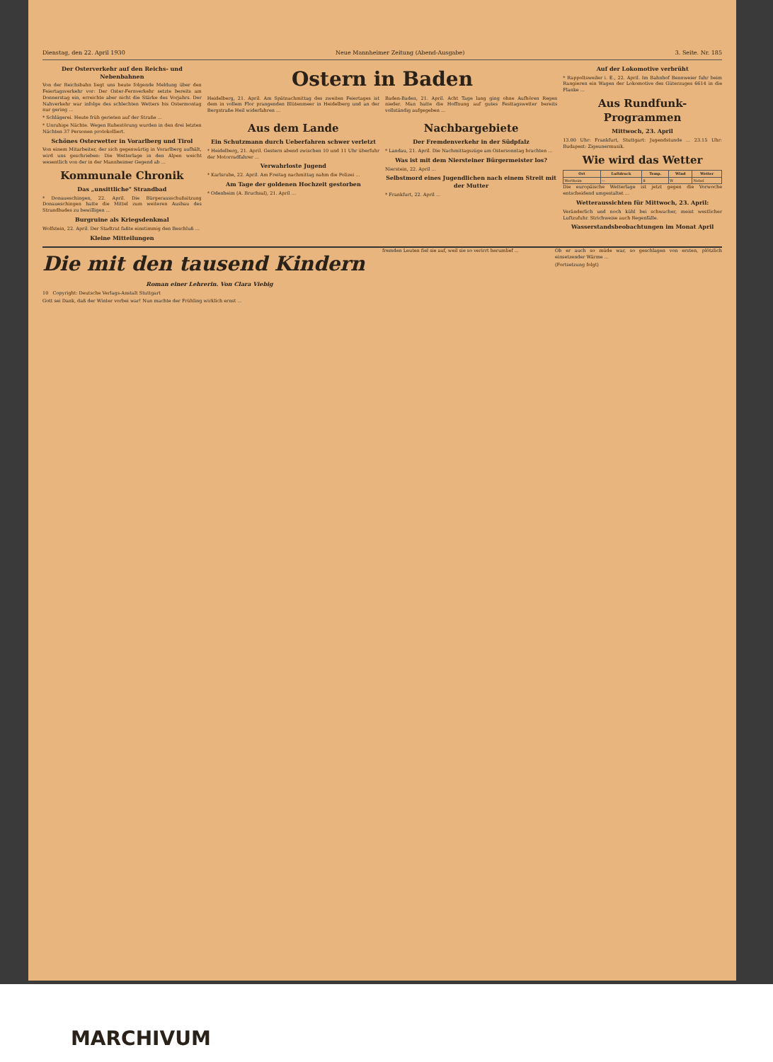Dienstag, den 22. April 1930 Neue Mannheimer Zeitung (Abend-Ausgabe) 3. Seite. Nr. 185
Der Osterverkehr auf den Reichs- und Nebenbahnen
Von der Reichsbahn liegt uns heute folgende Meldung über den Feiertagsverkehr vor: Der Oster-Fernverkehr setzte bereits am Donnerstag ein, erreichte aber nicht die Stärke des Vorjahrs. Der Nahverkehr war infolge des schlechten Wetters bis Ostermontag nur gering ...
* Schlägerei. Heute früh gerieten auf der Straße ...
* Unruhige Nächte. Wegen Ruhestörung wurden in den drei letzten Nächten 37 Personen protokolliert.
Schönes Osterwetter in Vorarlberg und Tirol
Von einem Mitarbeiter, der sich gegenwärtig in Vorarlberg aufhält, wird uns geschrieben: Die Wetterlage in den Alpen weicht wesentlich von der in der Mannheimer Gegend ab ...
Kommunale Chronik
Das „unsittliche" Strandbad
* Donaueschingen, 22. April. Die Bürgerausschußsitzung Donaueschingen hatte die Mittel zum weiteren Ausbau des Strandbades zu bewilligen ...
Burgruine als Kriegsdenkmal
Wolfstein, 22. April. Der Stadtrat faßte einstimmig den Beschluß ...
Kleine Mitteilungen
Ostern in Baden
Heidelberg, 21. April. Am Spätnachmittag des zweiten Feiertages ist dem in vollem Flor prangenden Blütenmeer in Heidelberg und an der Bergstraße Heil widerfahren ...
Baden-Baden, 21. April. Acht Tage lang ging ohne Aufhören Regen nieder. Man hatte die Hoffnung auf gutes Festtagswetter bereits vollständig aufgegeben ...
Aus dem Lande
Ein Schutzmann durch Ueberfahren schwer verletzt
* Heidelberg, 21. April. Gestern abend zwischen 10 und 11 Uhr überfuhr der Motorradfahrer ...
Verwahrloste Jugend
* Karlsruhe, 22. April. Am Freitag nachmittag nahm die Polizei ...
Am Tage der goldenen Hochzeit gestorben
* Odenheim (A. Bruchsal), 21. April ...
Nachbargebiete
Der Fremdenverkehr in der Südpfalz
* Landau, 21. April. Die Nachmittagszüge am Ostersonntag brachten ...
Was ist mit dem Niersteiner Bürgermeister los?
Nierstein, 22. April ...
Selbstmord eines Jugendlichen nach einem Streit mit der Mutter
* Frankfurt, 22. April ...
Auf der Lokomotive verbrüht
* Rappoltsweiler i. E., 22. April. Im Bahnhof Bennweier fuhr beim Rangieren ein Wagen der Lokomotive des Güterzuges 6614 in die Flanke ...
Aus Rundfunk-Programmen
Mittwoch, 23. April
13.00 Uhr: Frankfurt, Stuttgart: Jugendstunde ... 23.15 Uhr: Budapest: Zigeunermusik.
Wie wird das Wetter
| Ort | Luftdruck | Temp. | Wind | Wetter |
| --- | --- | --- | --- | --- |
| Wertheim | — | 8 | W | Nebel |
Die europäische Wetterlage ist jetzt gegen die Vorwoche entscheidend umgestaltet ...
Wetteraussichten für Mittwoch, 23. April:
Veränderlich und noch kühl bei schwacher, meist westlicher Luftzufuhr. Strichweise auch Regenfälle.
Wasserstandsbeobachtungen im Monat April
Die mit den tausend Kindern
Roman einer Lehrerin. Von Clara Viebig
10 Copyright: Deutsche Verlags-Anstalt Stuttgart
Gott sei Dank, daß der Winter vorbei war! Nun machte der Frühling wirklich ernst ...
fremden Leuten fiel sie auf, weil sie so verirrt herumlief ...
Ob er auch so müde war, so geschlagen von ersten, plötzlich einsetzender Wärme ...
(Fortsetzung folgt)
MARCHIVUM